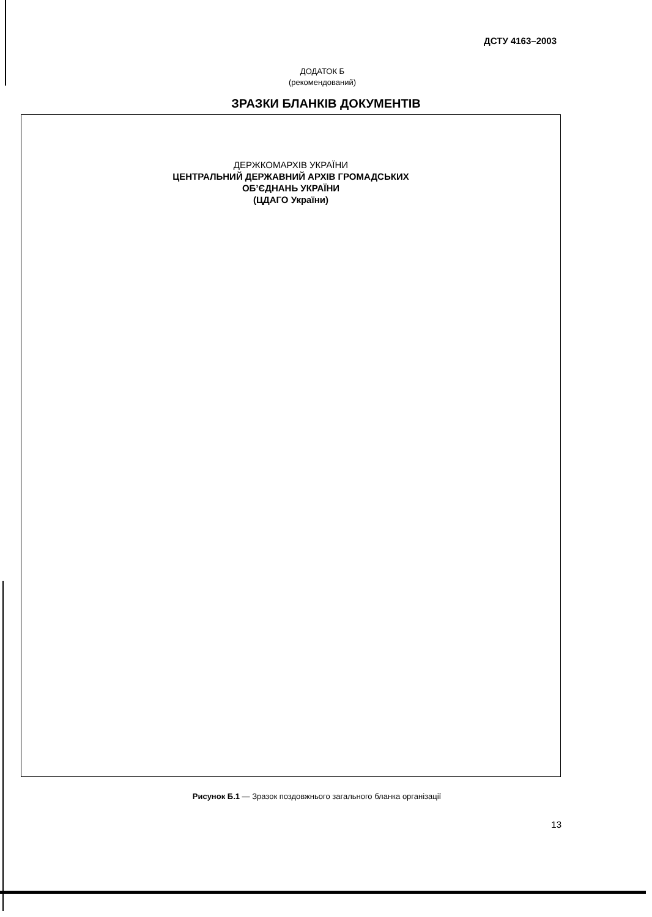ДСТУ 4163–2003
ДОДАТОК Б
(рекомендований)
ЗРАЗКИ БЛАНКІВ ДОКУМЕНТІВ
ДЕРЖКОМАРХІВ УКРАЇНИ
ЦЕНТРАЛЬНИЙ ДЕРЖАВНИЙ АРХІВ ГРОМАДСЬКИХ
ОБ’ЄДНАНЬ УКРАЇНИ
(ЦДАГО України)
Рисунок Б.1 — Зразок поздовжнього загального бланка організації
13